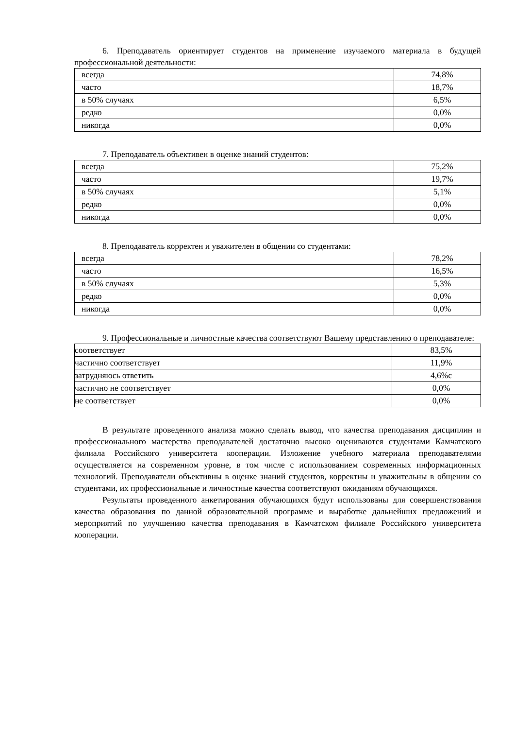6. Преподаватель ориентирует студентов на применение изучаемого материала в будущей профессиональной деятельности:
| всегда | 74,8% |
| часто | 18,7% |
| в 50% случаях | 6,5% |
| редко | 0,0% |
| никогда | 0,0% |
7. Преподаватель объективен в оценке знаний студентов:
| всегда | 75,2% |
| часто | 19,7% |
| в 50% случаях | 5,1% |
| редко | 0,0% |
| никогда | 0,0% |
8. Преподаватель корректен и уважителен в общении со студентами:
| всегда | 78,2% |
| часто | 16,5% |
| в 50% случаях | 5,3% |
| редко | 0,0% |
| никогда | 0,0% |
9. Профессиональные и личностные качества соответствуют Вашему представлению о преподавателе:
| соответствует | 83,5% |
| частично соответствует | 11,9% |
| затрудняюсь ответить | 4,6%с |
| частично не соответствует | 0,0% |
| не соответствует | 0,0% |
В результате проведенного анализа можно сделать вывод, что качества преподавания дисциплин и профессионального мастерства преподавателей достаточно высоко оцениваются студентами Камчатского филиала Российского университета кооперации. Изложение учебного материала преподавателями осуществляется на современном уровне, в том числе с использованием современных информационных технологий. Преподаватели объективны в оценке знаний студентов, корректны и уважительны в общении со студентами, их профессиональные и личностные качества соответствуют ожиданиям обучающихся.
Результаты проведенного анкетирования обучающихся будут использованы для совершенствования качества образования по данной образовательной программе и выработке дальнейших предложений и мероприятий по улучшению качества преподавания в Камчатском филиале Российского университета кооперации.